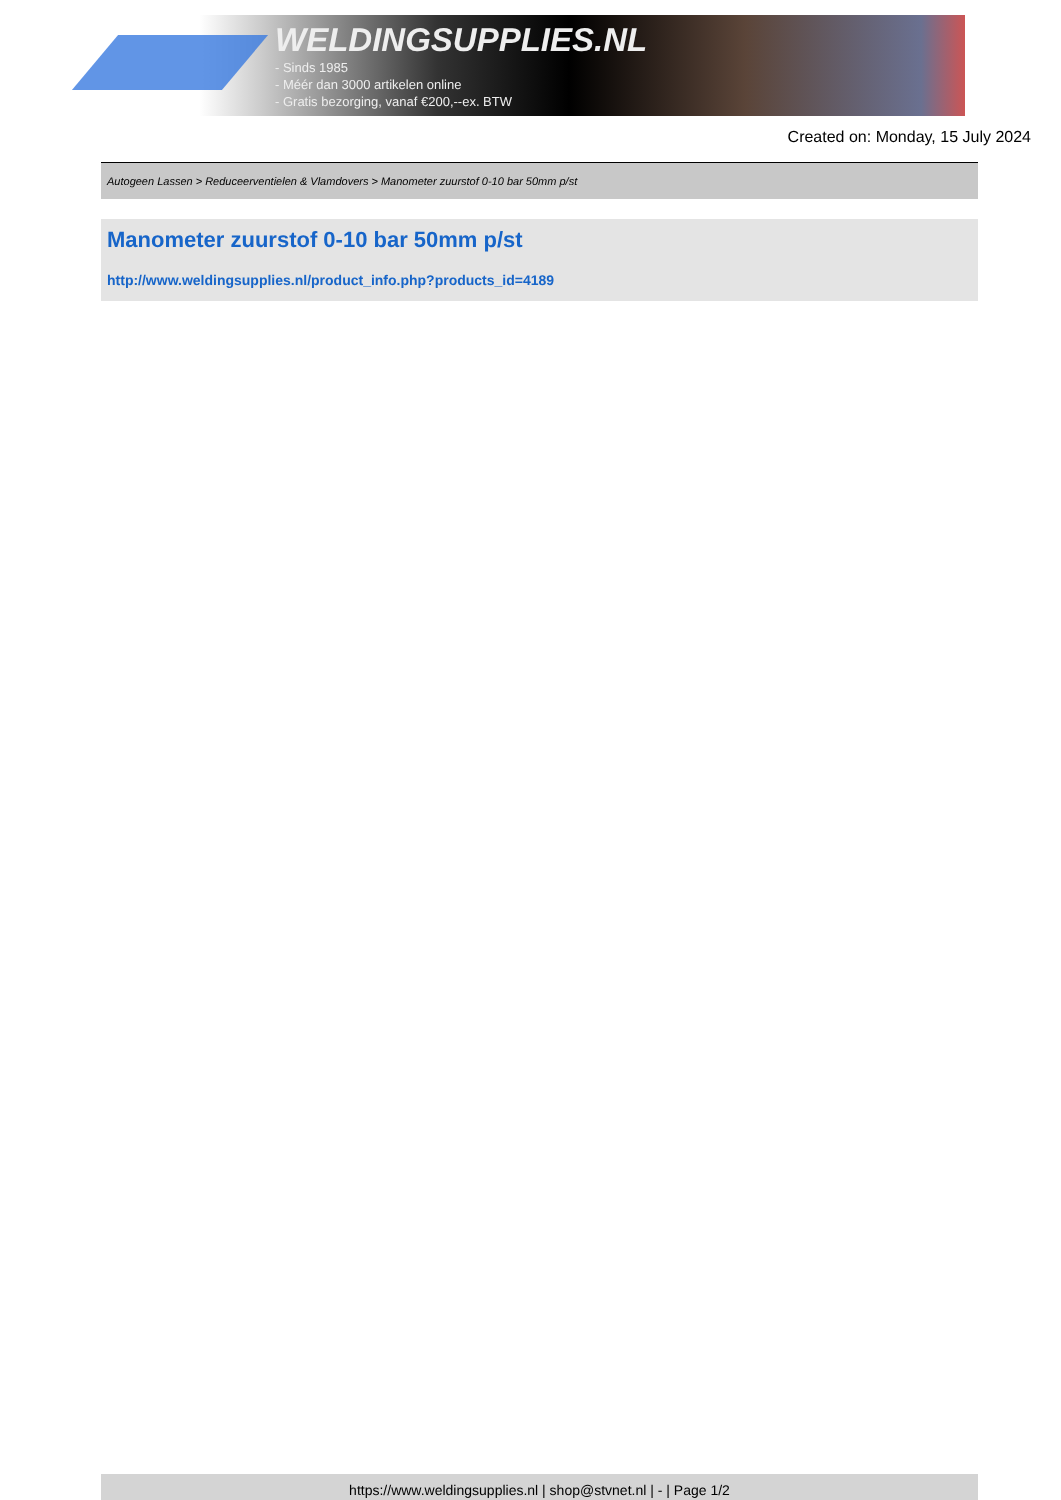WELDINGSUPPLIES.NL
- Sinds 1985
- Méér dan 3000 artikelen online
- Gratis bezorging, vanaf €200,--ex. BTW
Created on: Monday, 15 July 2024
Autogeen Lassen > Reduceerventielen & Vlamdovers > Manometer zuurstof 0-10 bar 50mm p/st
Manometer zuurstof 0-10 bar 50mm p/st
http://www.weldingsupplies.nl/product_info.php?products_id=4189
https://www.weldingsupplies.nl | shop@stvnet.nl | - | Page 1/2